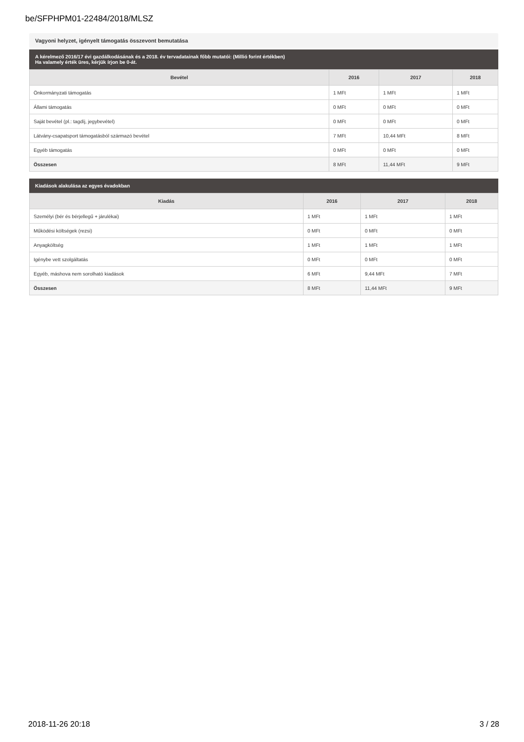be/SFPHPM01-22484/2018/MLSZ
Vagyoni helyzet, igényelt támogatás összevont bemutatása
A kérelmező 2016/17 évi gazdálkodásának és a 2018. év tervadatainak főbb mutatói: (Millió forint értékben)
Ha valamely érték üres, kérjük írjon be 0-át.
| Bevétel | 2016 | 2017 | 2018 |
| --- | --- | --- | --- |
| Önkormányzati támogatás | 1 MFt | 1 MFt | 1 MFt |
| Állami támogatás | 0 MFt | 0 MFt | 0 MFt |
| Saját bevétel (pl.: tagdíj, jegybevétel) | 0 MFt | 0 MFt | 0 MFt |
| Látvány-csapatsport támogatásból származó bevétel | 7 MFt | 10,44 MFt | 8 MFt |
| Egyéb támogatás | 0 MFt | 0 MFt | 0 MFt |
| Összesen | 8 MFt | 11,44 MFt | 9 MFt |
Kiadások alakulása az egyes évadokban
| Kiadás | 2016 | 2017 | 2018 |
| --- | --- | --- | --- |
| Személyi (bér és bérjellegű + járulékai) | 1 MFt | 1 MFt | 1 MFt |
| Működési költségek (rezsi) | 0 MFt | 0 MFt | 0 MFt |
| Anyagköltség | 1 MFt | 1 MFt | 1 MFt |
| Igénybe vett szolgáltatás | 0 MFt | 0 MFt | 0 MFt |
| Egyéb, máshova nem sorolható kiadások | 6 MFt | 9,44 MFt | 7 MFt |
| Összesen | 8 MFt | 11,44 MFt | 9 MFt |
2018-11-26 20:18 3 / 28